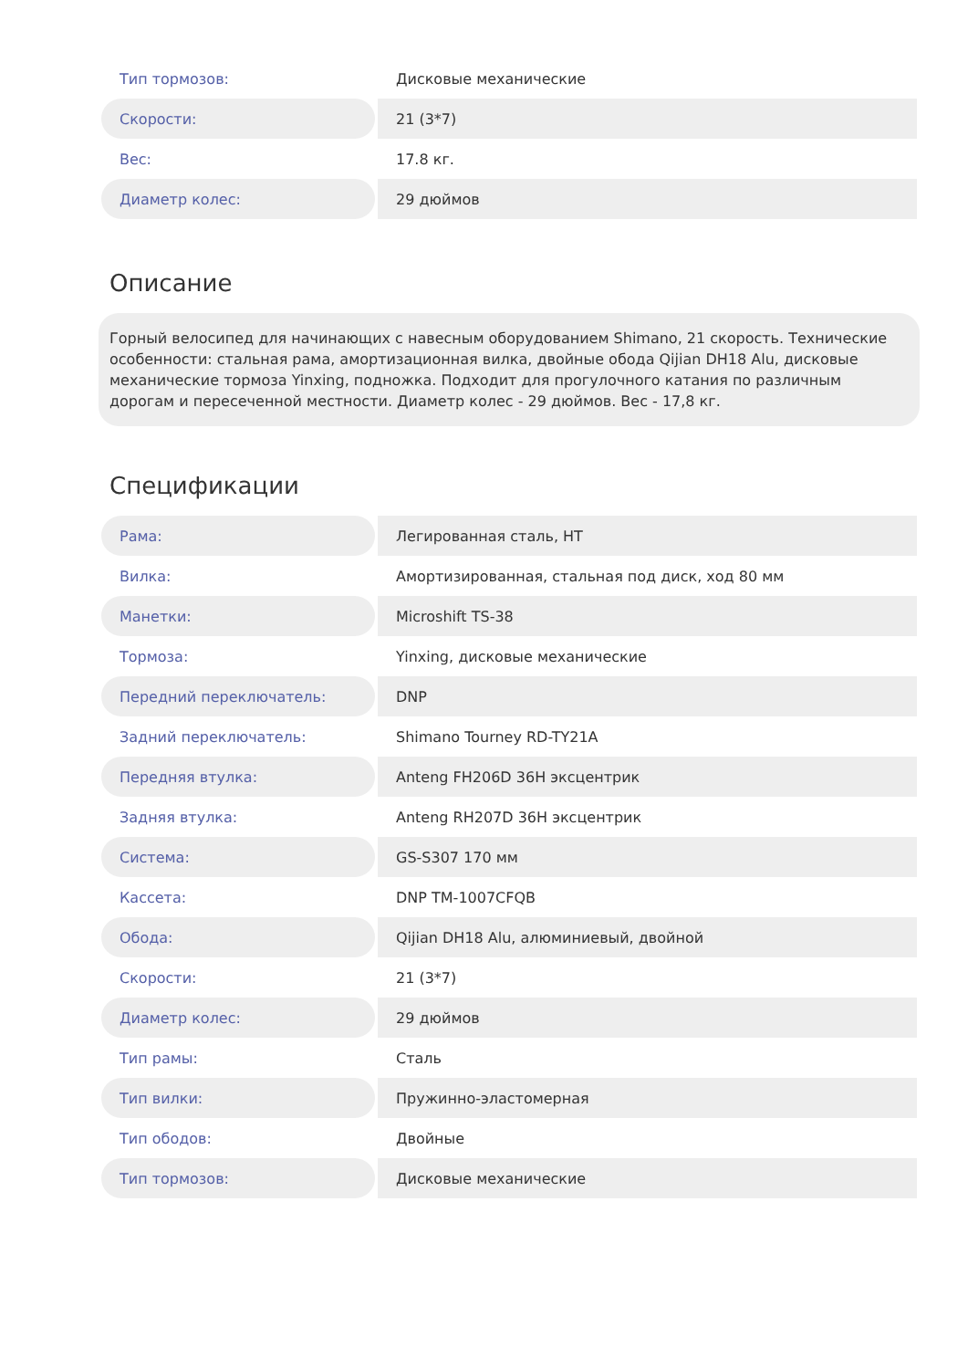| Тип тормозов: | Дисковые механические |
| Скорости: | 21 (3*7) |
| Вес: | 17.8 кг. |
| Диаметр колес: | 29 дюймов |
Описание
Горный велосипед для начинающих с навесным оборудованием Shimano, 21 скорость. Технические особенности: стальная рама, амортизационная вилка, двойные обода Qijian DH18 Alu, дисковые механические тормоза Yinxing, подножка. Подходит для прогулочного катания по различным дорогам и пересеченной местности. Диаметр колес - 29 дюймов. Вес - 17,8 кг.
Спецификации
| Рама: | Легированная сталь, HT |
| Вилка: | Амортизированная, стальная под диск, ход 80 мм |
| Манетки: | Microshift TS-38 |
| Тормоза: | Yinxing, дисковые механические |
| Передний переключатель: | DNP |
| Задний переключатель: | Shimano Tourney RD-TY21A |
| Передняя втулка: | Anteng FH206D 36H эксцентрик |
| Задняя втулка: | Anteng RH207D 36H эксцентрик |
| Система: | GS-S307 170 мм |
| Кассета: | DNP TM-1007CFQB |
| Обода: | Qijian DH18 Alu, алюминиевый, двойной |
| Скорости: | 21 (3*7) |
| Диаметр колес: | 29 дюймов |
| Тип рамы: | Сталь |
| Тип вилки: | Пружинно-эластомерная |
| Тип ободов: | Двойные |
| Тип тормозов: | Дисковые механические |